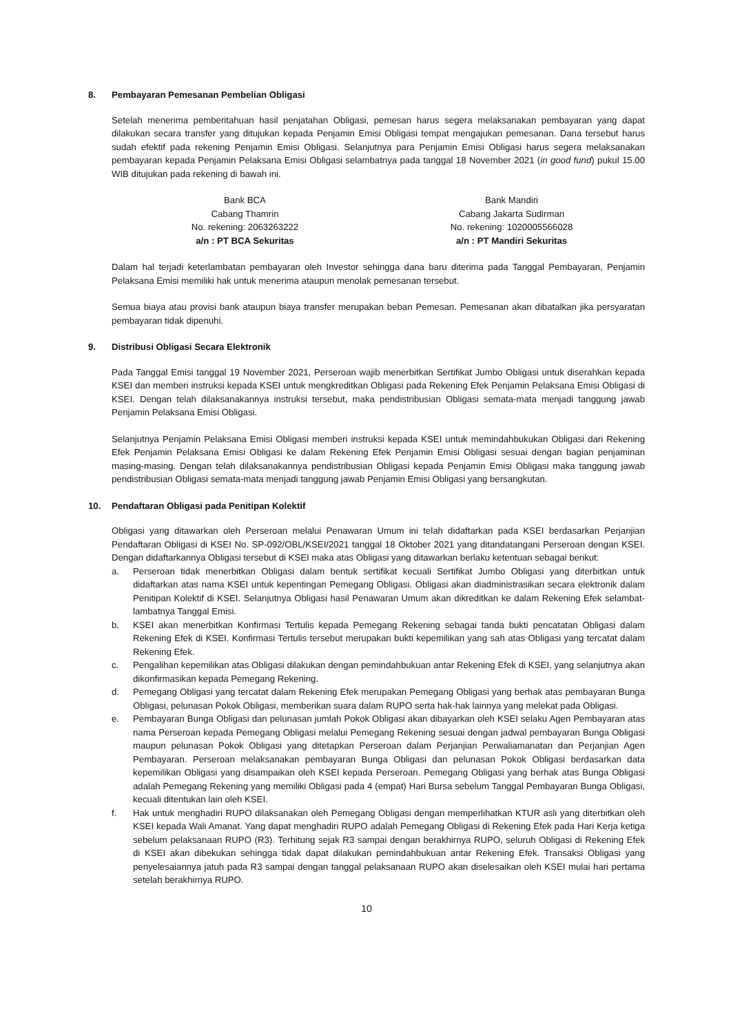8. Pembayaran Pemesanan Pembelian Obligasi
Setelah menerima pemberitahuan hasil penjatahan Obligasi, pemesan harus segera melaksanakan pembayaran yang dapat dilakukan secara transfer yang ditujukan kepada Penjamin Emisi Obligasi tempat mengajukan pemesanan. Dana tersebut harus sudah efektif pada rekening Penjamin Emisi Obligasi. Selanjutnya para Penjamin Emisi Obligasi harus segera melaksanakan pembayaran kepada Penjamin Pelaksana Emisi Obligasi selambatnya pada tanggal 18 November 2021 (in good fund) pukul 15.00 WIB ditujukan pada rekening di bawah ini.
Bank BCA
Cabang Thamrin
No. rekening: 2063263222
a/n : PT BCA Sekuritas
Bank Mandiri
Cabang Jakarta Sudirman
No. rekening: 1020005566028
a/n : PT Mandiri Sekuritas
Dalam hal terjadi keterlambatan pembayaran oleh Investor sehingga dana baru diterima pada Tanggal Pembayaran, Penjamin Pelaksana Emisi memiliki hak untuk menerima ataupun menolak pemesanan tersebut.
Semua biaya atau provisi bank ataupun biaya transfer merupakan beban Pemesan. Pemesanan akan dibatalkan jika persyaratan pembayaran tidak dipenuhi.
9. Distribusi Obligasi Secara Elektronik
Pada Tanggal Emisi tanggal 19 November 2021, Perseroan wajib menerbitkan Sertifikat Jumbo Obligasi untuk diserahkan kepada KSEI dan memberi instruksi kepada KSEI untuk mengkreditkan Obligasi pada Rekening Efek Penjamin Pelaksana Emisi Obligasi di KSEI. Dengan telah dilaksanakannya instruksi tersebut, maka pendistribusian Obligasi semata-mata menjadi tanggung jawab Penjamin Pelaksana Emisi Obligasi.
Selanjutnya Penjamin Pelaksana Emisi Obligasi memberi instruksi kepada KSEI untuk memindahbukukan Obligasi dari Rekening Efek Penjamin Pelaksana Emisi Obligasi ke dalam Rekening Efek Penjamin Emisi Obligasi sesuai dengan bagian penjaminan masing-masing. Dengan telah dilaksanakannya pendistribusian Obligasi kepada Penjamin Emisi Obligasi maka tanggung jawab pendistribusian Obligasi semata-mata menjadi tanggung jawab Penjamin Emisi Obligasi yang bersangkutan.
10. Pendaftaran Obligasi pada Penitipan Kolektif
Obligasi yang ditawarkan oleh Perseroan melalui Penawaran Umum ini telah didaftarkan pada KSEI berdasarkan Perjanjian Pendaftaran Obligasi di KSEI No. SP-092/OBL/KSEI/2021 tanggal 18 Oktober 2021 yang ditandatangani Perseroan dengan KSEI. Dengan didaftarkannya Obligasi tersebut di KSEI maka atas Obligasi yang ditawarkan berlaku ketentuan sebagai berikut:
a. Perseroan tidak menerbitkan Obligasi dalam bentuk sertifikat kecuali Sertifikat Jumbo Obligasi yang diterbitkan untuk didaftarkan atas nama KSEI untuk kepentingan Pemegang Obligasi. Obligasi akan diadministrasikan secara elektronik dalam Penitipan Kolektif di KSEI. Selanjutnya Obligasi hasil Penawaran Umum akan dikreditkan ke dalam Rekening Efek selambat-lambatnya Tanggal Emisi.
b. KSEI akan menerbitkan Konfirmasi Tertulis kepada Pemegang Rekening sebagai tanda bukti pencatatan Obligasi dalam Rekening Efek di KSEI. Konfirmasi Tertulis tersebut merupakan bukti kepemilikan yang sah atas Obligasi yang tercatat dalam Rekening Efek.
c. Pengalihan kepemilikan atas Obligasi dilakukan dengan pemindahbukuan antar Rekening Efek di KSEI, yang selanjutnya akan dikonfirmasikan kepada Pemegang Rekening.
d. Pemegang Obligasi yang tercatat dalam Rekening Efek merupakan Pemegang Obligasi yang berhak atas pembayaran Bunga Obligasi, pelunasan Pokok Obligasi, memberikan suara dalam RUPO serta hak-hak lainnya yang melekat pada Obligasi.
e. Pembayaran Bunga Obligasi dan pelunasan jumlah Pokok Obligasi akan dibayarkan oleh KSEI selaku Agen Pembayaran atas nama Perseroan kepada Pemegang Obligasi melalui Pemegang Rekening sesuai dengan jadwal pembayaran Bunga Obligasi maupun pelunasan Pokok Obligasi yang ditetapkan Perseroan dalam Perjanjian Perwaliamanatan dan Perjanjian Agen Pembayaran. Perseroan melaksanakan pembayaran Bunga Obligasi dan pelunasan Pokok Obligasi berdasarkan data kepemilikan Obligasi yang disampaikan oleh KSEI kepada Perseroan. Pemegang Obligasi yang berhak atas Bunga Obligasi adalah Pemegang Rekening yang memiliki Obligasi pada 4 (empat) Hari Bursa sebelum Tanggal Pembayaran Bunga Obligasi, kecuali ditentukan lain oleh KSEI.
f. Hak untuk menghadiri RUPO dilaksanakan oleh Pemegang Obligasi dengan memperlihatkan KTUR asli yang diterbitkan oleh KSEI kepada Wali Amanat. Yang dapat menghadiri RUPO adalah Pemegang Obligasi di Rekening Efek pada Hari Kerja ketiga sebelum pelaksanaan RUPO (R3). Terhitung sejak R3 sampai dengan berakhirnya RUPO, seluruh Obligasi di Rekening Efek di KSEI akan dibekukan sehingga tidak dapat dilakukan pemindahbukuan antar Rekening Efek. Transaksi Obligasi yang penyelesaiannya jatuh pada R3 sampai dengan tanggal pelaksanaan RUPO akan diselesaikan oleh KSEI mulai hari pertama setelah berakhirnya RUPO.
10